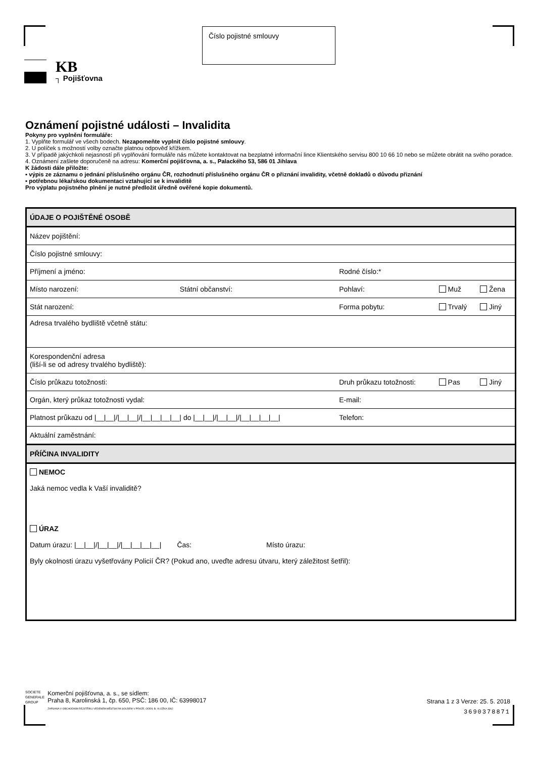Číslo pojistné smlouvy
KB
┐ Pojišťovna
Oznámení pojistné události – Invalidita
Pokyny pro vyplnění formuláře:
1. Vyplňte formulář ve všech bodech. Nezapomeňte vyplnit číslo pojistné smlouvy.
2. U políček s možností volby označte platnou odpověď křížkem.
3. V případě jakýchkoli nejasností při vyplňování formuláře nás můžete kontaktovat na bezplatné informační lince Klientského servisu 800 10 66 10 nebo se můžete obrátit na svého poradce.
4. Oznámení zašlete doporučeně na adresu: Komerční pojišťovna, a. s., Palackého 53, 586 01 Jihlava
K žádosti dále přiložte:
▪ výpis ze záznamu o jednání příslušného orgánu ČR, rozhodnutí příslušného orgánu ČR o přiznání invalidity, včetně dokladů o důvodu přiznání
▪ potřebnou lékařskou dokumentaci vztahující se k invaliditě
Pro výplatu pojistného plnění je nutné předložit úředně ověřené kopie dokumentů.
| ÚDAJE O POJIŠTĚNÉ OSOBĚ | | | | |
| Název pojištění: | | | | |
| Číslo pojistné smlouvy: | | | | |
| Příjmení a jméno: | | Rodné číslo:* | | |
| Místo narození: | Státní občanství: | Pohlaví: | Muž | Žena |
| Stát narození: | | Forma pobytu: | Trvalý | Jiný |
| Adresa trvalého bydliště včetně státu: | | | | |
| Korespondenční adresa (liší-li se od adresy trvalého bydliště): | | | | |
| Číslo průkazu totožnosti: | | Druh průkazu totožnosti: | Pas | Jiný |
| Orgán, který průkaz totožnosti vydal: | | E-mail: | | |
| Platnost průkazu od /__/__///__/__///__/__/__/__/ do /__/__///__/__///__/__/__/__/ | | Telefon: | | |
| Aktuální zaměstnání: | | | | |
| PŘÍČINA INVALIDITY | | | | |
| NEMOC Jaká nemoc vedla k Vaší invaliditě? ÚRAZ Datum úrazu: /__/__///__/__///__/__/__/__/ Čas: Místo úrazu: Byly okolnosti úrazu vyšetřovány Policií ČR? (Pokud ano, uveďte adresu útvaru, který záležitost šetřil): | | | | |
SOCIETE
GENERALE
GROUP
Komerční pojišťovna, a. s., se sídlem:
Praha 8, Karolinská 1, čp. 650, PSČ: 186 00, IČ: 63998017
ZAPSANÁ V OBCHODNÍM REJSTŘÍKU VEDENÉM MĚSTSKÝM SOUDEM V PRAZE, ODDÍL B, VLOŽKA 3362
Strana 1 z 3 Verze: 25. 5. 2018
3690378871